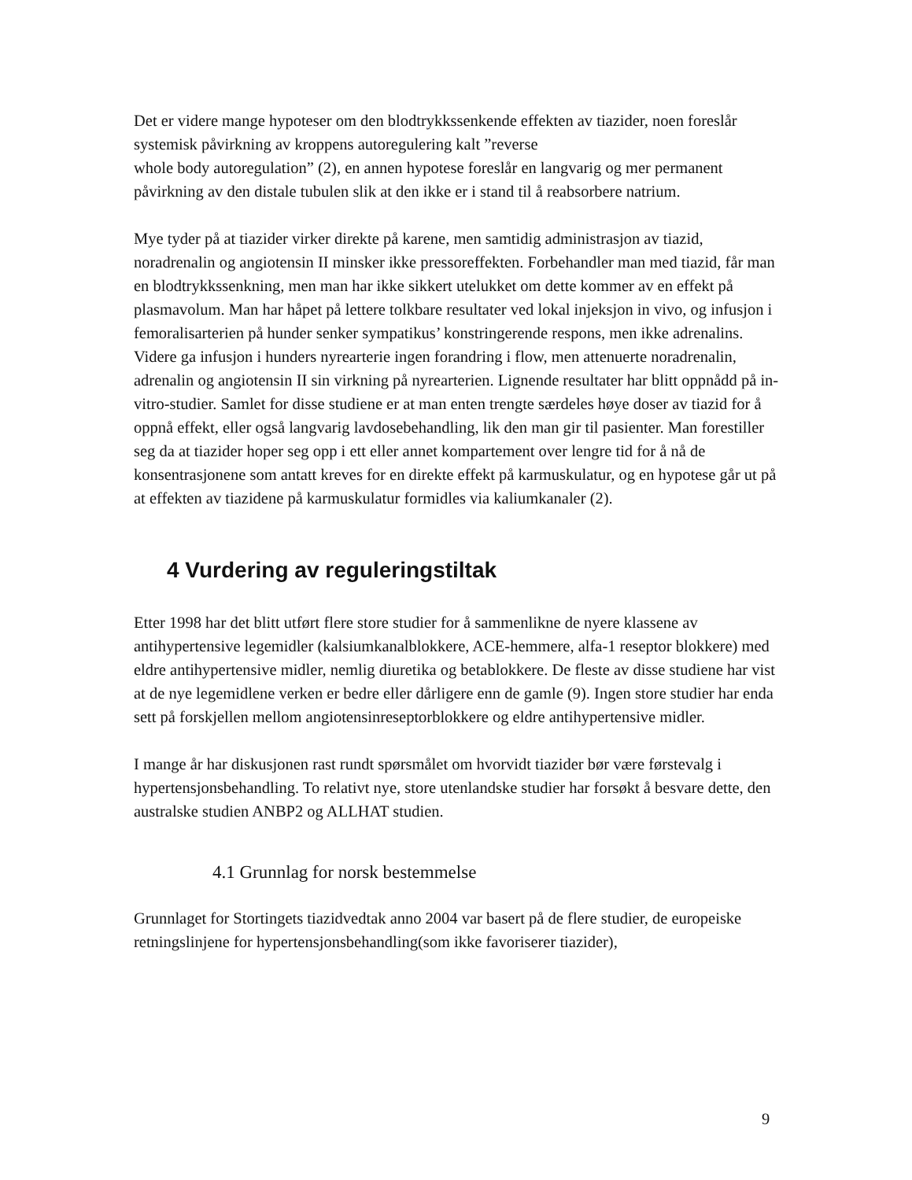Det er videre mange hypoteser om den blodtrykkssenkende effekten av tiazider, noen foreslår systemisk påvirkning av kroppens autoregulering kalt ”reverse
whole body autoregulation” (2), en annen hypotese foreslår en langvarig og mer permanent påvirkning av den distale tubulen slik at den ikke er i stand til å reabsorbere natrium.
Mye tyder på at tiazider virker direkte på karene, men samtidig administrasjon av tiazid, noradrenalin og angiotensin II minsker ikke pressoreffekten. Forbehandler man med tiazid, får man en blodtrykkssenkning, men man har ikke sikkert utelukket om dette kommer av en effekt på plasmavolum. Man har håpet på lettere tolkbare resultater ved lokal injeksjon in vivo, og infusjon i femoralisarterien på hunder senker sympatikus’ konstringerende respons, men ikke adrenalins. Videre ga infusjon i hunders nyrearterie ingen forandring i flow, men attenuerte noradrenalin, adrenalin og angiotensin II sin virkning på nyrearterien. Lignende resultater har blitt oppnådd på in-vitro-studier. Samlet for disse studiene er at man enten trengte særdeles høye doser av tiazid for å oppnå effekt, eller også langvarig lavdosebehandling, lik den man gir til pasienter. Man forestiller seg da at tiazider hoper seg opp i ett eller annet kompartement over lengre tid for å nå de konsentrasjonene som antatt kreves for en direkte effekt på karmuskulatur, og en hypotese går ut på at effekten av tiazidene på karmuskulatur formidles via kaliumkanaler (2).
4 Vurdering av reguleringstiltak
Etter 1998 har det blitt utført flere store studier for å sammenlikne de nyere klassene av antihypertensive legemidler (kalsiumkanalblokkere, ACE-hemmere, alfa-1 reseptor blokkere) med eldre antihypertensive midler, nemlig diuretika og betablokkere. De fleste av disse studiene har vist at de nye legemidlene verken er bedre eller dårligere enn de gamle (9). Ingen store studier har enda sett på forskjellen mellom angiotensinreseptorblokkere og eldre antihypertensive midler.
I mange år har diskusjonen rast rundt spørsmålet om hvorvidt tiazider bør være førstevalg i hypertensjonsbehandling. To relativt nye, store utenlandske studier har forsøkt å besvare dette, den australske studien ANBP2 og ALLHAT studien.
4.1 Grunnlag for norsk bestemmelse
Grunnlaget for Stortingets tiazidvedtak anno 2004 var basert på de flere studier, de europeiske retningslinjene for hypertensjonsbehandling(som ikke favoriserer tiazider),
9